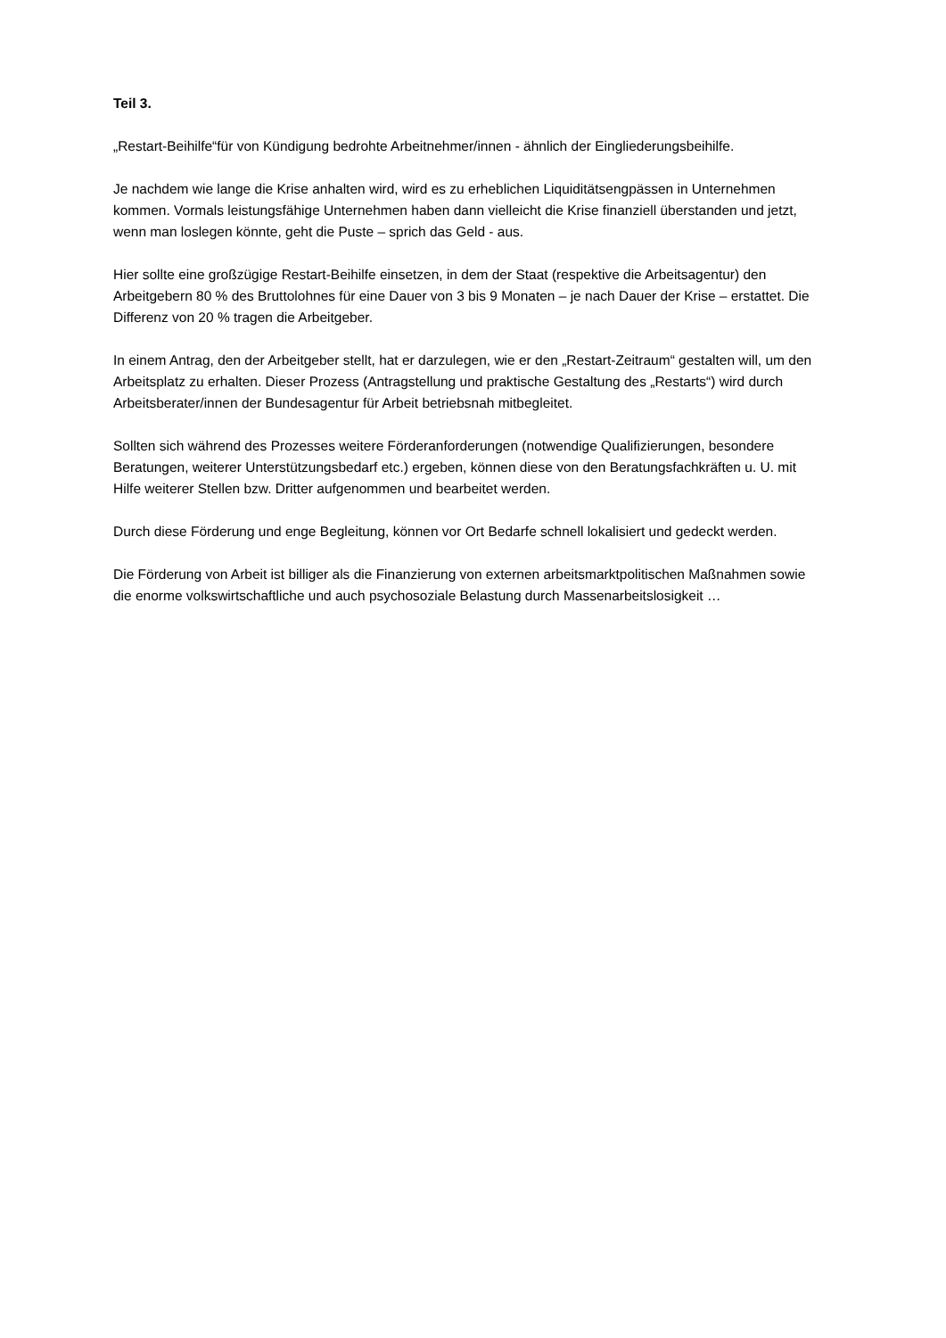Teil 3.
„Restart-Beihilfe“für von Kündigung bedrohte Arbeitnehmer/innen - ähnlich der Eingliederungsbeihilfe.
Je nachdem wie lange die Krise anhalten wird, wird es zu erheblichen Liquiditätsengpässen in Unternehmen kommen. Vormals leistungsfähige Unternehmen haben dann vielleicht die Krise finanziell überstanden und jetzt, wenn man loslegen könnte, geht die Puste – sprich das Geld - aus.
Hier sollte eine großzügige Restart-Beihilfe einsetzen, in dem der Staat (respektive die Arbeitsagentur) den Arbeitgebern 80 % des Bruttolohnes für eine Dauer von 3 bis 9 Monaten – je nach Dauer der Krise – erstattet. Die Differenz von 20 % tragen die Arbeitgeber.
In einem Antrag, den der Arbeitgeber stellt, hat er darzulegen, wie er den „Restart-Zeitraum“ gestalten will, um den Arbeitsplatz zu erhalten. Dieser Prozess (Antragstellung und praktische Gestaltung des „Restarts“) wird durch Arbeitsberater/innen der Bundesagentur für Arbeit betriebsnah mitbegleitet.
Sollten sich während des Prozesses weitere Förderanforderungen (notwendige Qualifizierungen, besondere Beratungen, weiterer Unterstützungsbedarf etc.) ergeben, können diese von den Beratungsfachkräften u. U. mit Hilfe weiterer Stellen bzw. Dritter aufgenommen und bearbeitet werden.
Durch diese Förderung und enge Begleitung, können vor Ort Bedarfe schnell lokalisiert und gedeckt werden.
Die Förderung von Arbeit ist billiger als die Finanzierung von externen arbeitsmarktpolitischen Maßnahmen sowie die enorme volkswirtschaftliche und auch psychosoziale Belastung durch Massenarbeitslosigkeit …